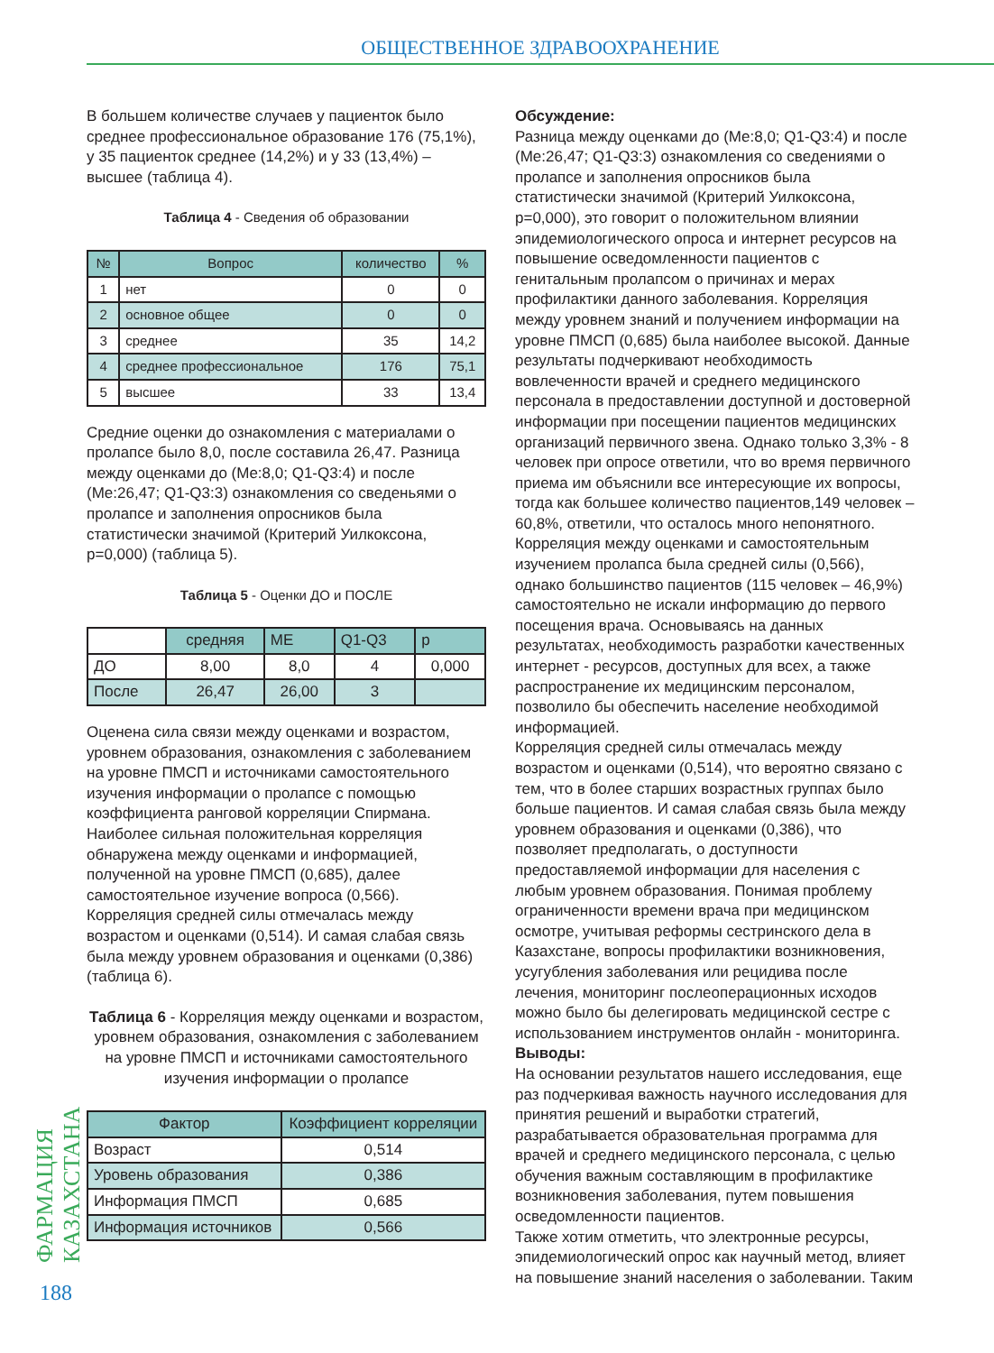ОБЩЕСТВЕННОЕ ЗДРАВООХРАНЕНИЕ
ФАРМАЦИЯ КАЗАХСТАНА
В большем количестве случаев у пациенток было среднее профессиональное образование 176 (75,1%), у 35 пациенток среднее (14,2%) и у 33 (13,4%) – высшее (таблица 4).
Таблица 4 - Сведения об образовании
| № | Вопрос | количество | % |
| --- | --- | --- | --- |
| 1 | нет | 0 | 0 |
| 2 | основное общее | 0 | 0 |
| 3 | среднее | 35 | 14,2 |
| 4 | среднее профессиональное | 176 | 75,1 |
| 5 | высшее | 33 | 13,4 |
Средние оценки до ознакомления с материалами о пролапсе было 8,0, после составила 26,47. Разница между оценками до (Me:8,0; Q1-Q3:4) и после (Me:26,47; Q1-Q3:3) ознакомления со сведеньями о пролапсе и заполнения опросников была статистически значимой (Критерий Уилкоксона, p=0,000) (таблица 5).
Таблица 5 - Оценки ДО и ПОСЛЕ
| | средняя | МЕ | Q1-Q3 | p |
| --- | --- | --- | --- | --- |
| ДО | 8,00 | 8,0 | 4 | 0,000 |
| После | 26,47 | 26,00 | 3 | |
Оценена сила связи между оценками и возрастом, уровнем образования, ознакомления с заболеванием на уровне ПМСП и источниками самостоятельного изучения информации о пролапсе с помощью коэффициента ранговой корреляции Спирмана. Наиболее сильная положительная корреляция обнаружена между оценками и информацией, полученной на уровне ПМСП (0,685), далее самостоятельное изучение вопроса (0,566). Корреляция средней силы отмечалась между возрастом и оценками (0,514). И самая слабая связь была между уровнем образования и оценками (0,386) (таблица 6).
Таблица 6 - Корреляция между оценками и возрастом, уровнем образования, ознакомления с заболеванием на уровне ПМСП и источниками самостоятельного изучения информации о пролапсе
| Фактор | Коэффициент корреляции |
| --- | --- |
| Возраст | 0,514 |
| Уровень образования | 0,386 |
| Информация ПМСП | 0,685 |
| Информация источников | 0,566 |
Обсуждение:
Разница между оценками до (Me:8,0; Q1-Q3:4) и после (Me:26,47; Q1-Q3:3) ознакомления со сведениями о пролапсе и заполнения опросников была статистически значимой (Критерий Уилкоксона, p=0,000), это говорит о положительном влиянии эпидемиологического опроса и интернет ресурсов на повышение осведомленности пациентов с генитальным пролапсом о причинах и мерах профилактики данного заболевания. Корреляция между уровнем знаний и получением информации на уровне ПМСП (0,685) была наиболее высокой. Данные результаты подчеркивают необходимость вовлеченности врачей и среднего медицинского персонала в предоставлении доступной и достоверной информации при посещении пациентов медицинских организаций первичного звена. Однако только 3,3% - 8 человек при опросе ответили, что во время первичного приема им объяснили все интересующие их вопросы, тогда как большее количество пациентов,149 человек – 60,8%, ответили, что осталось много непонятного.
Корреляция между оценками и самостоятельным изучением пролапса была средней силы (0,566), однако большинство пациентов (115 человек – 46,9%) самостоятельно не искали информацию до первого посещения врача. Основываясь на данных результатах, необходимость разработки качественных интернет - ресурсов, доступных для всех, а также распространение их медицинским персоналом, позволило бы обеспечить население необходимой информацией.
Корреляция средней силы отмечалась между возрастом и оценками (0,514), что вероятно связано с тем, что в более старших возрастных группах было больше пациентов. И самая слабая связь была между уровнем образования и оценками (0,386), что позволяет предполагать, о доступности предоставляемой информации для населения с любым уровнем образования. Понимая проблему ограниченности времени врача при медицинском осмотре, учитывая реформы сестринского дела в Казахстане, вопросы профилактики возникновения, усугубления заболевания или рецидива после лечения, мониторинг послеоперационных исходов можно было бы делегировать медицинской сестре с использованием инструментов онлайн - мониторинга.
Выводы:
На основании результатов нашего исследования, еще раз подчеркивая важность научного исследования для принятия решений и выработки стратегий, разрабатывается образовательная программа для врачей и среднего медицинского персонала, с целью обучения важным составляющим в профилактике возникновения заболевания, путем повышения осведомленности пациентов.
Также хотим отметить, что электронные ресурсы, эпидемиологический опрос как научный метод, влияет на повышение знаний населения о заболевании. Таким
188